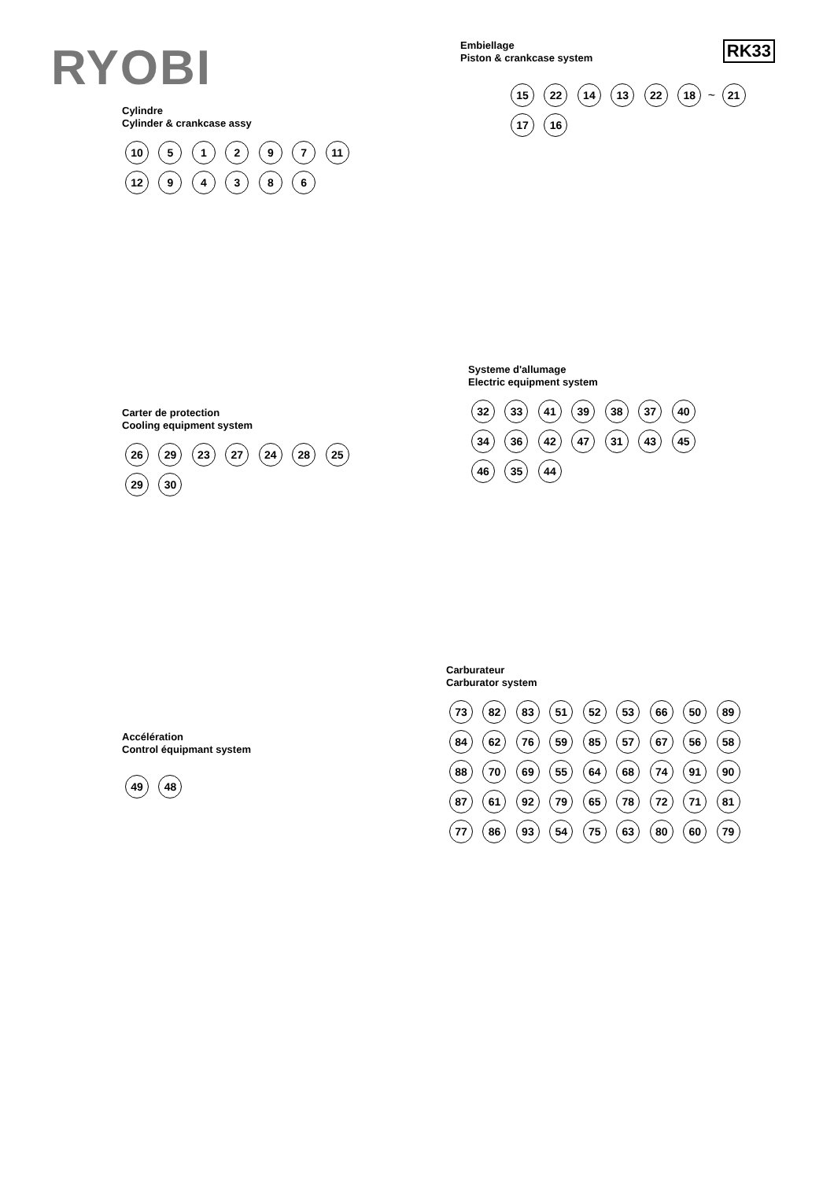RYOBI
Cylindre
Cylinder & crankcase assy
10 5 1 2 9 7 11 12 9 4 3 8 6
Carter de protection
Cooling equipment system
26 29 23 27 24 28 25 29 30
Accélération
Control équipmant system
49 48
RK33
Embiellage
Piston & crankcase system
15 22 14 13 22 18 ~ 21 17 16
Systeme d'allumage
Electric equipment system
32 33 41 39 38 37 40 34 36 42 47 31 43 45 46 35 44
Carburateur
Carburator system
73 82 83 51 52 53 66 50 89 84 62 76 59 85 57 67 56 58 88 70 69 55 64 68 74 91 90 87 61 92 79 65 78 72 71 81 77 86 93 54 75 63 80 60 79